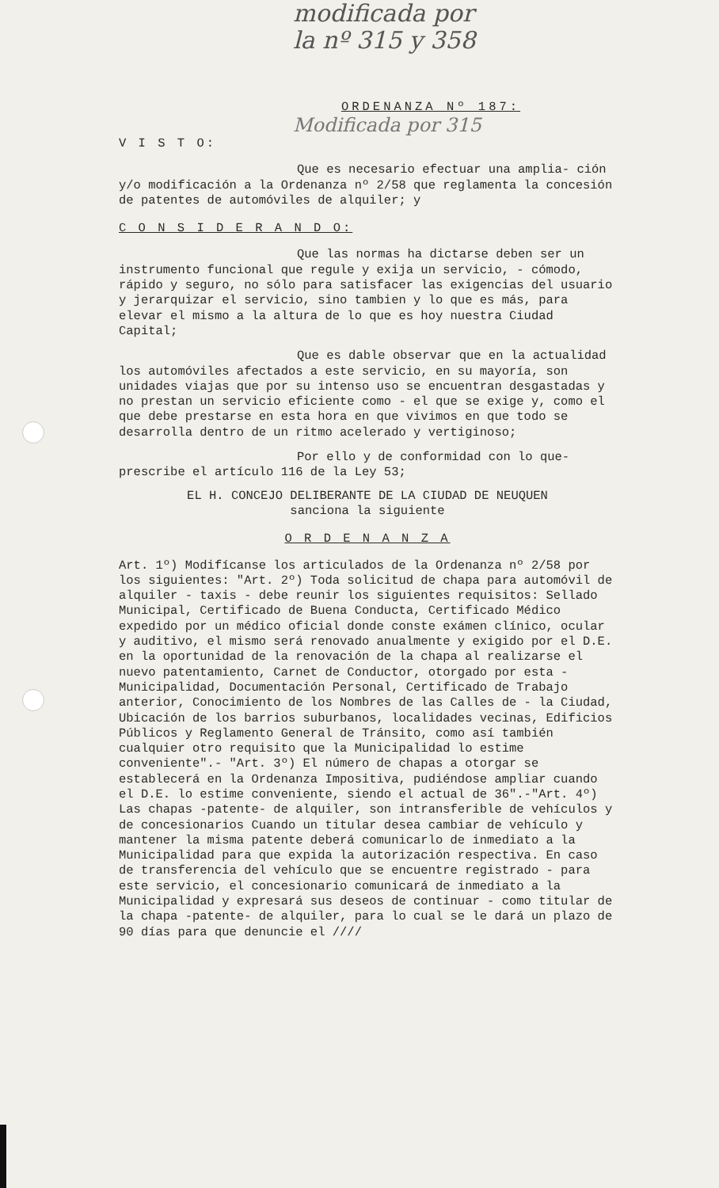modificada por
la nº 315 y 358
ORDENANZA Nº 187:
Modificada por 315
V I S T O:
Que es necesario efectuar una amplia- ción y/o modificación a la Ordenanza nº 2/58 que reglamenta la concesión de patentes de automóviles de alquiler; y
C O N S I D E R A N D O:
Que las normas ha dictarse deben ser un instrumento funcional que regule y exija un servicio, - cómodo, rápido y seguro, no sólo para satisfacer las exigencias del usuario y jerarquizar el servicio, sino tambien y lo que es más, para elevar el mismo a la altura de lo que es hoy nuestra Ciudad Capital;
Que es dable observar que en la actualidad los automóviles afectados a este servicio, en su mayoría, son unidades viajas que por su intenso uso se encuentran desgastadas y no prestan un servicio eficiente como - el que se exige y, como el que debe prestarse en esta hora en que vivimos en que todo se desarrolla dentro de un ritmo acelerado y vertiginoso;
Por ello y de conformidad con lo que- prescribe el artículo 116 de la Ley 53;
EL H. CONCEJO DELIBERANTE DE LA CIUDAD DE NEUQUEN
sanciona la siguiente
O R D E N A N Z A
Art. 1º) Modifícanse los articulados de la Ordenanza nº 2/58 por los siguientes: "Art. 2º) Toda solicitud de chapa para automóvil de alquiler - taxis - debe reunir los siguientes requisitos: Sellado Municipal, Certificado de Buena Conducta, Certificado Médico expedido por un médico oficial donde conste exámen clínico, ocular y auditivo, el mismo será renovado anualmente y exigido por el D.E. en la oportunidad de la renovación de la chapa al realizarse el nuevo patentamiento, Carnet de Conductor, otorgado por esta - Municipalidad, Documentación Personal, Certificado de Trabajo anterior, Conocimiento de los Nombres de las Calles de - la Ciudad, Ubicación de los barrios suburbanos, localidades vecinas, Edificios Públicos y Reglamento General de Tránsito, como así también cualquier otro requisito que la Municipalidad lo estime conveniente".- "Art. 3º) El número de chapas a otorgar se establecerá en la Ordenanza Impositiva, pudiéndose ampliar cuando el D.E. lo estime conveniente, siendo el actual de 36".-"Art. 4º) Las chapas -patente- de alquiler, son intransferible de vehículos y de concesionarios Cuando un titular desea cambiar de vehículo y mantener la misma patente deberá comunicarlo de inmediato a la Municipalidad para que expida la autorización respectiva. En caso de transferencia del vehículo que se encuentre registrado - para este servicio, el concesionario comunicará de inmediato a la Municipalidad y expresará sus deseos de continuar - como titular de la chapa -patente- de alquiler, para lo cual se le dará un plazo de 90 días para que denuncie el ////